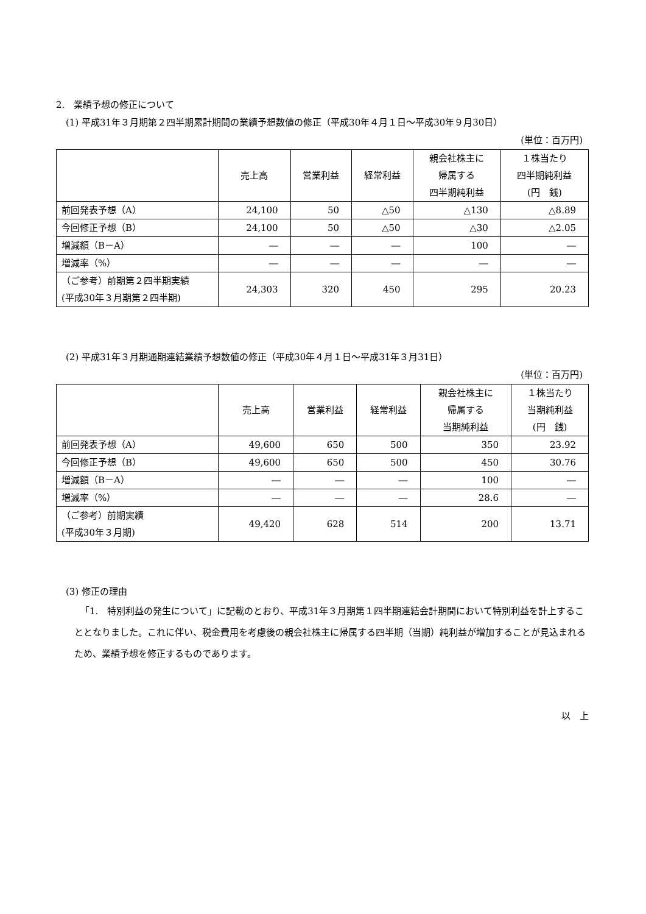2.　業績予想の修正について
(1) 平成31年３月期第２四半期累計期間の業績予想数値の修正（平成30年４月１日～平成30年９月30日）
(単位：百万円)
| | 売上高 | 営業利益 | 経常利益 | 親会社株主に 帰属する 四半期純利益 | １株当たり 四半期純利益 (円 銭) |
| --- | --- | --- | --- | --- | --- |
| 前回発表予想（A） | 24,100 | 50 | △50 | △130 | △8.89 |
| 今回修正予想（B） | 24,100 | 50 | △50 | △30 | △2.05 |
| 増減額（B－A） | ― | ― | ― | 100 | ― |
| 増減率（%） | ― | ― | ― | ― | ― |
| （ご参考）前期第２四半期実績 (平成30年３月期第２四半期) | 24,303 | 320 | 450 | 295 | 20.23 |
(2) 平成31年３月期通期連結業績予想数値の修正（平成30年４月１日～平成31年３月31日）
(単位：百万円)
| | 売上高 | 営業利益 | 経常利益 | 親会社株主に 帰属する 当期純利益 | １株当たり 当期純利益 (円 銭) |
| --- | --- | --- | --- | --- | --- |
| 前回発表予想（A） | 49,600 | 650 | 500 | 350 | 23.92 |
| 今回修正予想（B） | 49,600 | 650 | 500 | 450 | 30.76 |
| 増減額（B－A） | ― | ― | ― | 100 | ― |
| 増減率（%） | ― | ― | ― | 28.6 | ― |
| （ご参考）前期実績 (平成30年３月期) | 49,420 | 628 | 514 | 200 | 13.71 |
(3) 修正の理由
「1.　特別利益の発生について」に記載のとおり、平成31年３月期第１四半期連結会計期間において特別利益を計上することとなりました。これに伴い、税金費用を考慮後の親会社株主に帰属する四半期（当期）純利益が増加することが見込まれるため、業績予想を修正するものであります。
以　上